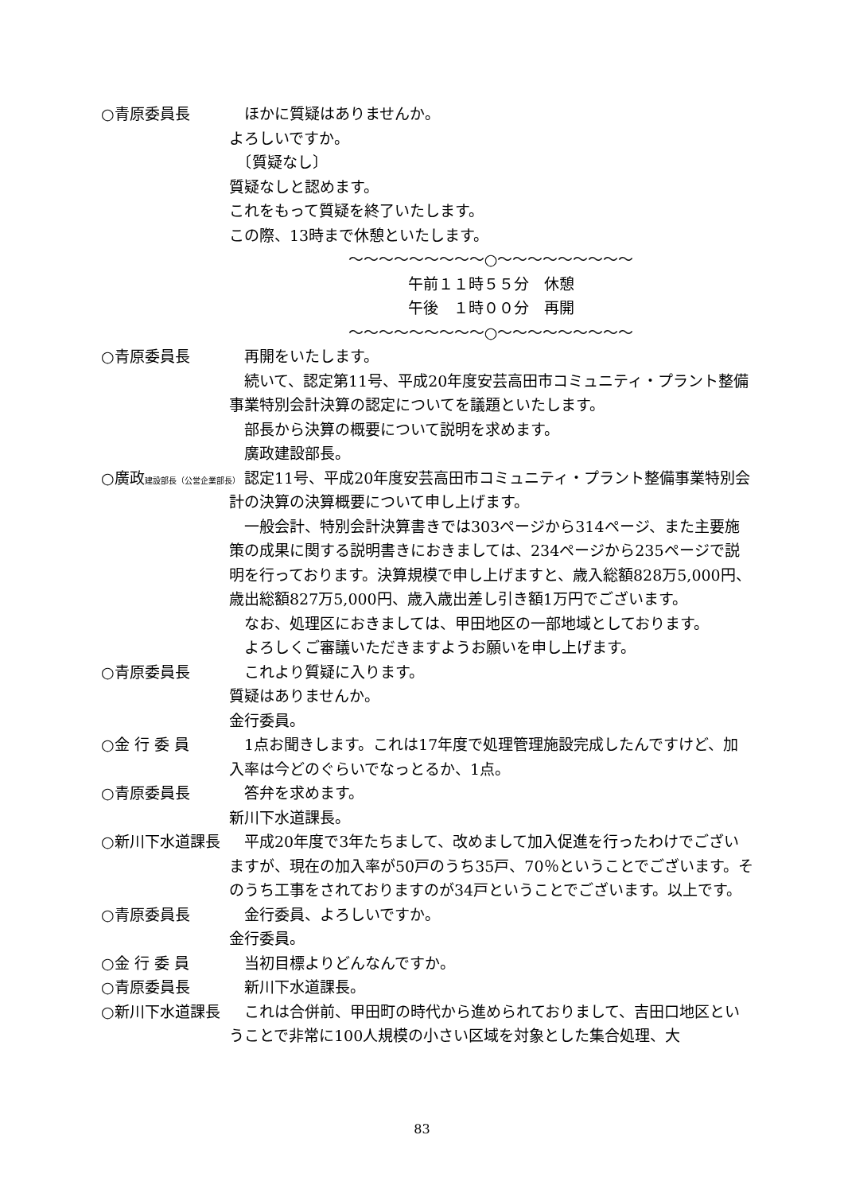○青原委員長 ほかに質疑はありませんか。
よろしいですか。
　〔質疑なし〕
質疑なしと認めます。
これをもって質疑を終了いたします。
この際、13時まで休憩といたします。
～～～～～～～～～○～～～～～～～～～
午前１１時５５分　休憩
午後　１時００分　再開
～～～～～～～～～○～～～～～～～～～
○青原委員長 再開をいたします。
続いて、認定第11号、平成20年度安芸高田市コミュニティ・プラント整備事業特別会計決算の認定についてを議題といたします。
部長から決算の概要について説明を求めます。
廣政建設部長。
○廣政建設部長（公営企業部長）
認定11号、平成20年度安芸高田市コミュニティ・プラント整備事業特別会計の決算の決算概要について申し上げます。
一般会計、特別会計決算書きでは303ページから314ページ、また主要施策の成果に関する説明書きにおきましては、234ページから235ページで説明を行っております。決算規模で申し上げますと、歳入総額828万5,000円、歳出総額827万5,000円、歳入歳出差し引き額1万円でございます。
なお、処理区におきましては、甲田地区の一部地域としております。
よろしくご審議いただきますようお願いを申し上げます。
○青原委員長 これより質疑に入ります。
質疑はありませんか。
金行委員。
○金 行 委 員 1点お聞きします。これは17年度で処理管理施設完成したんですけど、加入率は今どのぐらいでなっとるか、1点。
○青原委員長 答弁を求めます。
新川下水道課長。
○新川下水道課長 平成20年度で3年たちまして、改めまして加入促進を行ったわけでございますが、現在の加入率が50戸のうち35戸、70％ということでございます。そのうち工事をされておりますのが34戸ということでございます。以上です。
○青原委員長 金行委員、よろしいですか。
金行委員。
○金 行 委 員 当初目標よりどんなんですか。
○青原委員長 新川下水道課長。
○新川下水道課長 これは合併前、甲田町の時代から進められておりまして、吉田口地区ということで非常に100人規模の小さい区域を対象とした集合処理、大
83